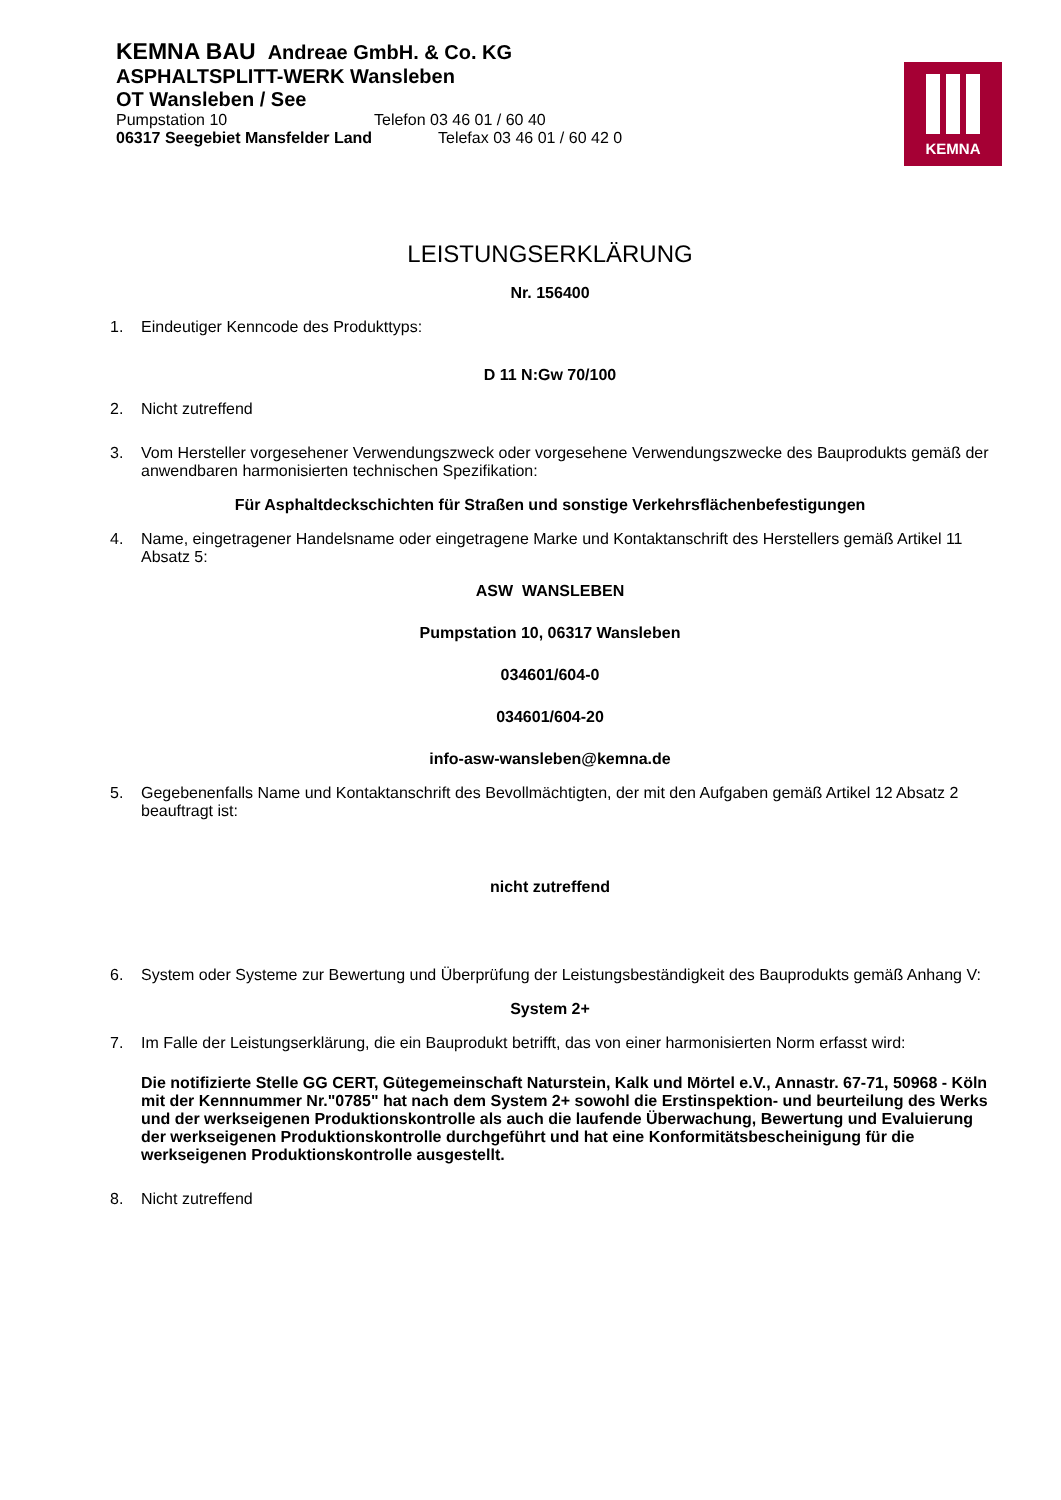KEMNA BAU Andreae GmbH. & Co. KG
ASPHALTSPLITT-WERK Wansleben
OT Wansleben / See
Pumpstation 10 Telefon 03 46 01 / 60 40
06317 Seegebiet Mansfelder Land Telefax 03 46 01 / 60 42 0
KEMNA
LEISTUNGSERKLÄRUNG
Nr. 156400
1. Eindeutiger Kenncode des Produkttyps:
D 11 N:Gw 70/100
2. Nicht zutreffend
3. Vom Hersteller vorgesehener Verwendungszweck oder vorgesehene Verwendungszwecke des Bauprodukts gemäß der anwendbaren harmonisierten technischen Spezifikation:
Für Asphaltdeckschichten für Straßen und sonstige Verkehrsflächenbefestigungen
4. Name, eingetragener Handelsname oder eingetragene Marke und Kontaktanschrift des Herstellers gemäß Artikel 11 Absatz 5:
ASW WANSLEBEN
Pumpstation 10, 06317 Wansleben
034601/604-0
034601/604-20
info-asw-wansleben@kemna.de
5. Gegebenenfalls Name und Kontaktanschrift des Bevollmächtigten, der mit den Aufgaben gemäß Artikel 12 Absatz 2 beauftragt ist:
nicht zutreffend
6. System oder Systeme zur Bewertung und Überprüfung der Leistungsbeständigkeit des Bauprodukts gemäß Anhang V:
System 2+
7. Im Falle der Leistungserklärung, die ein Bauprodukt betrifft, das von einer harmonisierten Norm erfasst wird:
Die notifizierte Stelle GG CERT, Gütegemeinschaft Naturstein, Kalk und Mörtel e.V., Annastr. 67-71, 50968 - Köln mit der Kennnummer Nr."0785" hat nach dem System 2+ sowohl die Erstinspektion- und beurteilung des Werks und der werkseigenen Produktionskontrolle als auch die laufende Überwachung, Bewertung und Evaluierung der werkseigenen Produktionskontrolle durchgeführt und hat eine Konformitätsbescheinigung für die werkseigenen Produktionskontrolle ausgestellt.
8. Nicht zutreffend